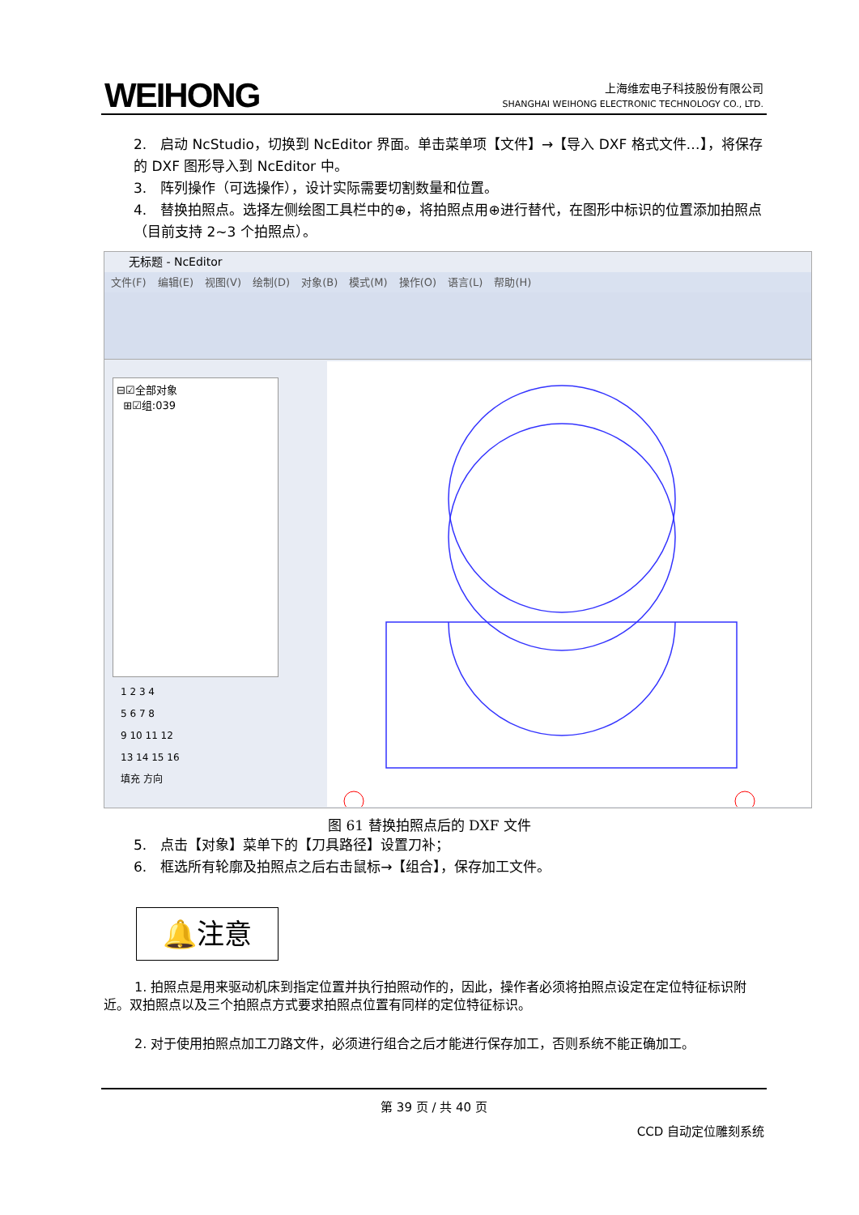WEIHONG
上海维宏电子科技股份有限公司
SHANGHAI WEIHONG ELECTRONIC TECHNOLOGY CO., LTD.
2.　启动 NcStudio，切换到 NcEditor 界面。单击菜单项【文件】→【导入 DXF 格式文件…】，将保存的 DXF 图形导入到 NcEditor 中。
3.　阵列操作（可选操作），设计实际需要切割数量和位置。
4.　替换拍照点。选择左侧绘图工具栏中的⊕，将拍照点用⊕进行替代，在图形中标识的位置添加拍照点（目前支持 2~3 个拍照点）。
无标题 - NcEditor
文件(F) 编辑(E) 视图(V) 绘制(D) 对象(B) 模式(M) 操作(O) 语言(L) 帮助(H)
⊟☑全部对象
⊞☑组:039
1 2 3 4
5 6 7 8
9 10 11 12
13 14 15 16
填充 方向
图 61 替换拍照点后的 DXF 文件
5.　点击【对象】菜单下的【刀具路径】设置刀补；
6.　框选所有轮廓及拍照点之后右击鼠标→【组合】，保存加工文件。
🔔注意
1. 拍照点是用来驱动机床到指定位置并执行拍照动作的，因此，操作者必须将拍照点设定在定位特征标识附近。双拍照点以及三个拍照点方式要求拍照点位置有同样的定位特征标识。
2. 对于使用拍照点加工刀路文件，必须进行组合之后才能进行保存加工，否则系统不能正确加工。
第 39 页 / 共 40 页
CCD 自动定位雕刻系统